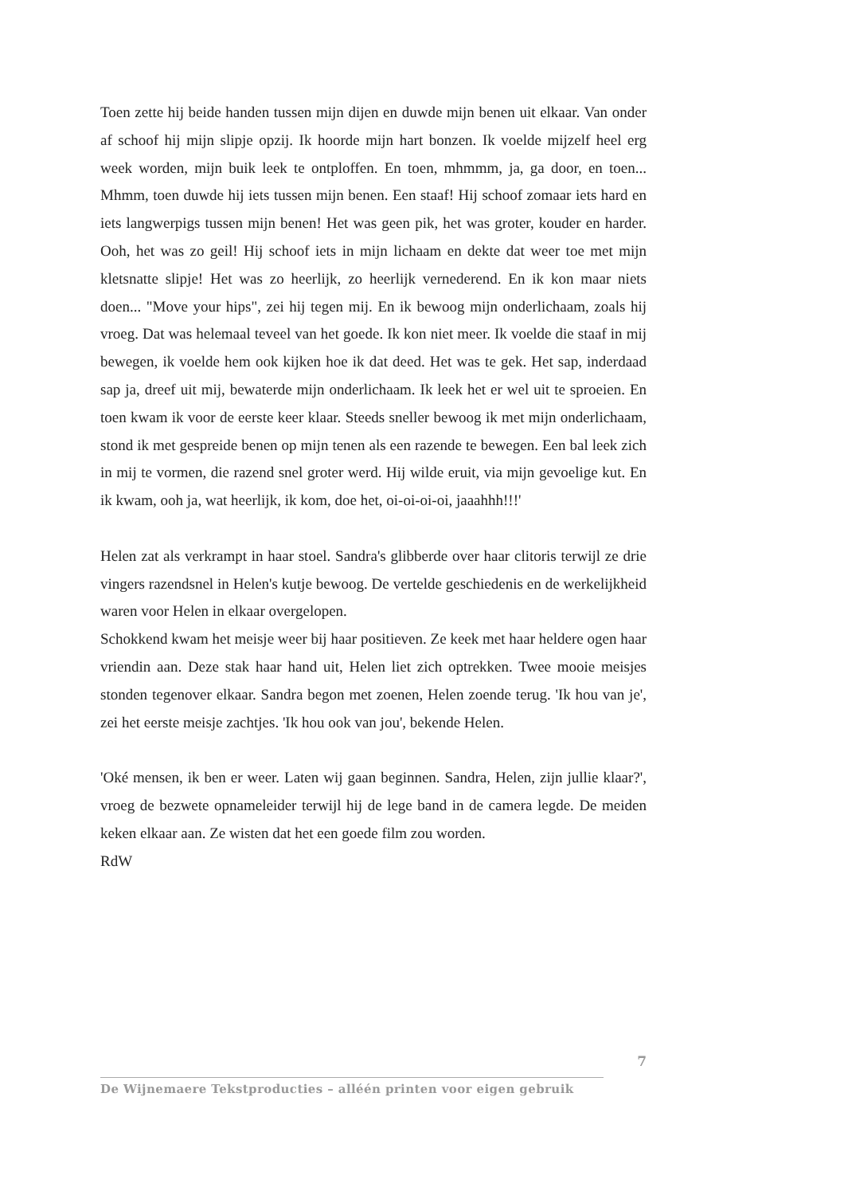Toen zette hij beide handen tussen mijn dijen en duwde mijn benen uit elkaar. Van onder af schoof hij mijn slipje opzij. Ik hoorde mijn hart bonzen. Ik voelde mijzelf heel erg week worden, mijn buik leek te ontploffen. En toen, mhmmm, ja, ga door, en toen... Mhmm, toen duwde hij iets tussen mijn benen. Een staaf! Hij schoof zomaar iets hard en iets langwerpigs tussen mijn benen! Het was geen pik, het was groter, kouder en harder. Ooh, het was zo geil! Hij schoof iets in mijn lichaam en dekte dat weer toe met mijn kletsnatte slipje! Het was zo heerlijk, zo heerlijk vernederend. En ik kon maar niets doen... "Move your hips", zei hij tegen mij. En ik bewoog mijn onderlichaam, zoals hij vroeg. Dat was helemaal teveel van het goede. Ik kon niet meer. Ik voelde die staaf in mij bewegen, ik voelde hem ook kijken hoe ik dat deed. Het was te gek. Het sap, inderdaad sap ja, dreef uit mij, bewaterde mijn onderlichaam. Ik leek het er wel uit te sproeien. En toen kwam ik voor de eerste keer klaar. Steeds sneller bewoog ik met mijn onderlichaam, stond ik met gespreide benen op mijn tenen als een razende te bewegen. Een bal leek zich in mij te vormen, die razend snel groter werd. Hij wilde eruit, via mijn gevoelige kut. En ik kwam, ooh ja, wat heerlijk, ik kom, doe het, oi-oi-oi-oi, jaaahhh!!!'
Helen zat als verkrampt in haar stoel. Sandra's glibberde over haar clitoris terwijl ze drie vingers razendsnel in Helen's kutje bewoog. De vertelde geschiedenis en de werkelijkheid waren voor Helen in elkaar overgelopen.
Schokkend kwam het meisje weer bij haar positieven. Ze keek met haar heldere ogen haar vriendin aan. Deze stak haar hand uit, Helen liet zich optrekken. Twee mooie meisjes stonden tegenover elkaar. Sandra begon met zoenen, Helen zoende terug. 'Ik hou van je', zei het eerste meisje zachtjes. 'Ik hou ook van jou', bekende Helen.
'Oké mensen, ik ben er weer. Laten wij gaan beginnen. Sandra, Helen, zijn jullie klaar?', vroeg de bezwete opnameleider terwijl hij de lege band in de camera legde. De meiden keken elkaar aan. Ze wisten dat het een goede film zou worden.
RdW
7
De Wijnemaere Tekstproducties – alléén printen voor eigen gebruik